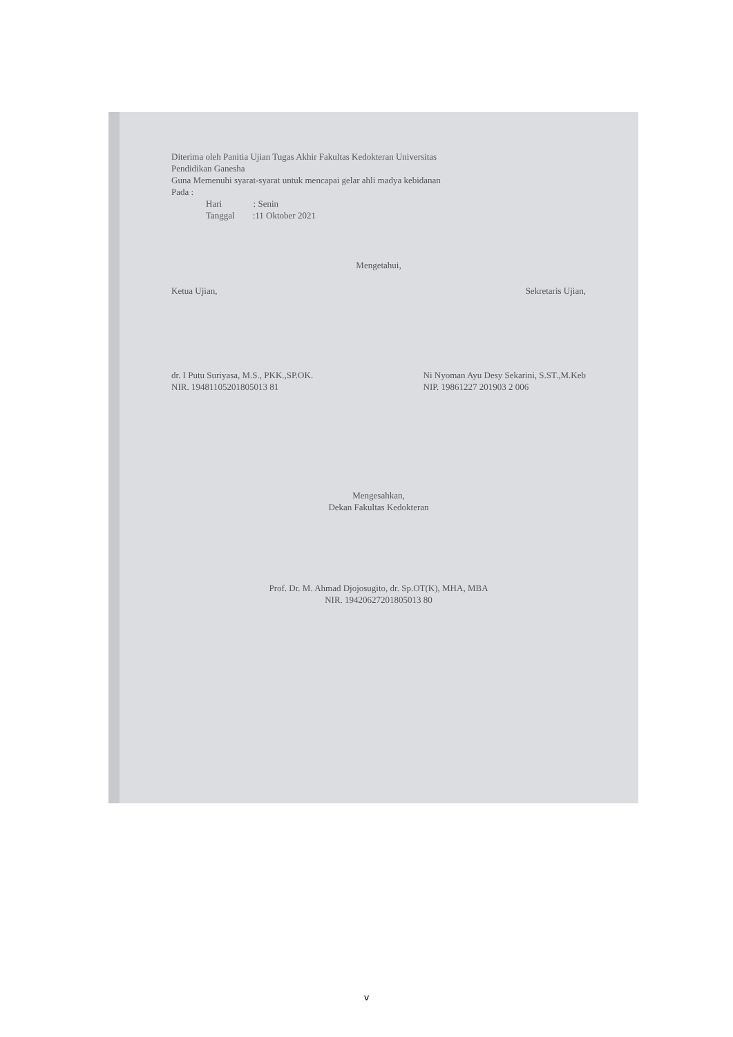Diterima oleh Panitia Ujian Tugas Akhir Fakultas Kedokteran Universitas
Pendidikan Ganesha
Guna Memenuhi syarat-syarat untuk mencapai gelar ahli madya kebidanan
Pada :
Hari : Senin
Tanggal :11 Oktober 2021
Mengetahui,
Ketua Ujian, Sekretaris Ujian,
dr. I Putu Suriyasa, M.S., PKK.,SP.OK.
NIR. 19481105201805013 81 Ni Nyoman Ayu Desy Sekarini, S.ST.,M.Keb
NIP. 19861227 201903 2 006
Mengesahkan,
Dekan Fakultas Kedokteran
Prof. Dr. M. Ahmad Djojosugito, dr. Sp.OT(K), MHA, MBA
NIR. 19420627201805013 80
v